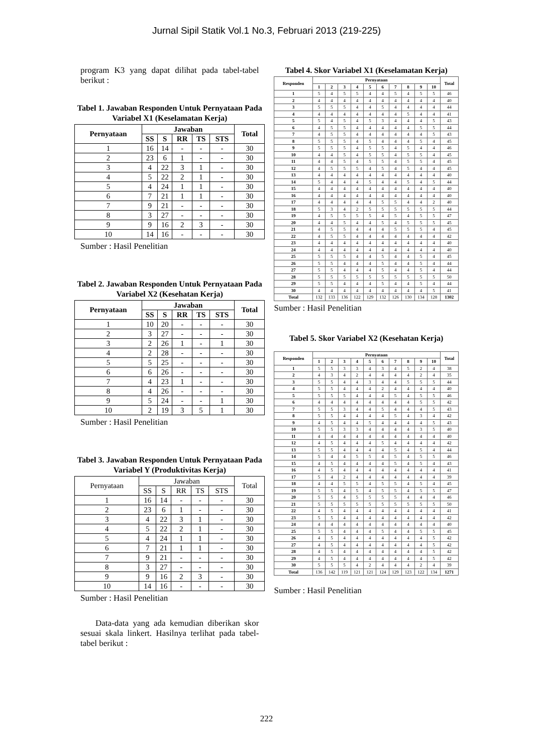Jurnal Sipil Statik Vol.1 No.3, Februari 2013 (219-225)
program K3 yang dapat dilihat pada tabel-tabel berikut :
Tabel 1. Jawaban Responden Untuk Pernyataan Pada Variabel X1 (Keselamatan Kerja)
| Pernyataan | Jawaban | | | | | Total |
| --- | --- | --- | --- | --- | --- | --- |
| | SS | S | RR | TS | STS | |
| 1 | 16 | 14 | - | - | - | 30 |
| 2 | 23 | 6 | 1 | - | - | 30 |
| 3 | 4 | 22 | 3 | 1 | - | 30 |
| 4 | 5 | 22 | 2 | 1 | - | 30 |
| 5 | 4 | 24 | 1 | 1 | - | 30 |
| 6 | 7 | 21 | 1 | 1 | - | 30 |
| 7 | 9 | 21 | - | - | - | 30 |
| 8 | 3 | 27 | - | - | - | 30 |
| 9 | 9 | 16 | 2 | 3 | - | 30 |
| 10 | 14 | 16 | - | - | - | 30 |
Sumber : Hasil Penelitian
Tabel 2. Jawaban Responden Untuk Pernyataan Pada Variabel X2 (Kesehatan Kerja)
| Pernyataan | Jawaban | | | | | Total |
| --- | --- | --- | --- | --- | --- | --- |
| | SS | S | RR | TS | STS | |
| 1 | 10 | 20 | - | - | - | 30 |
| 2 | 3 | 27 | - | - | - | 30 |
| 3 | 2 | 26 | 1 | - | 1 | 30 |
| 4 | 2 | 28 | - | - | - | 30 |
| 5 | 5 | 25 | - | - | - | 30 |
| 6 | 6 | 26 | - | - | - | 30 |
| 7 | 4 | 23 | 1 | - | - | 30 |
| 8 | 4 | 26 | - | - | - | 30 |
| 9 | 5 | 24 | - | - | 1 | 30 |
| 10 | 2 | 19 | 3 | 5 | 1 | 30 |
Sumber : Hasil Penelitian
Tabel 3. Jawaban Responden Untuk Pernyataan Pada Variabel Y (Produktivitas Kerja)
| Pernyataan | Jawaban | | | | | Total |
| | SS | S | RR | TS | STS | |
| 1 | 16 | 14 | - | - | - | 30 |
| 2 | 23 | 6 | 1 | - | - | 30 |
| 3 | 4 | 22 | 3 | 1 | - | 30 |
| 4 | 5 | 22 | 2 | 1 | - | 30 |
| 5 | 4 | 24 | 1 | 1 | - | 30 |
| 6 | 7 | 21 | 1 | 1 | - | 30 |
| 7 | 9 | 21 | - | - | - | 30 |
| 8 | 3 | 27 | - | - | - | 30 |
| 9 | 9 | 16 | 2 | 3 | - | 30 |
| 10 | 14 | 16 | - | - | - | 30 |
Sumber : Hasil Penelitian
Data-data yang ada kemudian diberikan skor sesuai skala linkert. Hasilnya terlihat pada tabel-tabel berikut :
Tabel 4. Skor Variabel X1 (Keselamatan Kerja)
| Responden | Pernyataan | | | | | | | | | | Total |
| --- | --- | --- | --- | --- | --- | --- | --- | --- | --- | --- | --- |
| | 1 | 2 | 3 | 4 | 5 | 6 | 7 | 8 | 9 | 10 | |
| 1 | 5 | 4 | 5 | 5 | 4 | 4 | 5 | 4 | 5 | 5 | 46 |
| 2 | 4 | 4 | 4 | 4 | 4 | 4 | 4 | 4 | 4 | 4 | 40 |
| 3 | 5 | 5 | 5 | 4 | 4 | 5 | 4 | 4 | 4 | 4 | 44 |
| 4 | 4 | 4 | 4 | 4 | 4 | 4 | 4 | 5 | 4 | 4 | 41 |
| 5 | 5 | 4 | 5 | 4 | 5 | 3 | 4 | 4 | 4 | 5 | 43 |
| 6 | 4 | 5 | 5 | 4 | 4 | 4 | 4 | 4 | 5 | 5 | 44 |
| 7 | 4 | 5 | 5 | 4 | 4 | 4 | 4 | 4 | 4 | 5 | 43 |
| 8 | 5 | 5 | 5 | 4 | 5 | 4 | 4 | 4 | 5 | 4 | 45 |
| 9 | 5 | 5 | 5 | 4 | 5 | 5 | 4 | 5 | 4 | 4 | 46 |
| 10 | 4 | 4 | 5 | 4 | 5 | 5 | 4 | 5 | 5 | 4 | 45 |
| 11 | 4 | 4 | 5 | 4 | 5 | 5 | 4 | 5 | 5 | 4 | 45 |
| 12 | 4 | 5 | 5 | 5 | 4 | 5 | 4 | 5 | 4 | 4 | 45 |
| 13 | 4 | 4 | 4 | 4 | 4 | 4 | 4 | 4 | 4 | 4 | 40 |
| 14 | 5 | 4 | 4 | 4 | 5 | 4 | 4 | 5 | 4 | 5 | 44 |
| 15 | 4 | 4 | 4 | 4 | 4 | 4 | 4 | 4 | 4 | 4 | 40 |
| 16 | 4 | 4 | 4 | 4 | 4 | 4 | 4 | 4 | 4 | 4 | 40 |
| 17 | 4 | 4 | 4 | 4 | 4 | 5 | 5 | 4 | 4 | 2 | 40 |
| 18 | 5 | 3 | 4 | 2 | 5 | 5 | 5 | 5 | 5 | 5 | 44 |
| 19 | 4 | 5 | 5 | 5 | 5 | 4 | 5 | 4 | 5 | 5 | 47 |
| 20 | 4 | 4 | 5 | 4 | 4 | 5 | 4 | 5 | 5 | 5 | 45 |
| 21 | 4 | 5 | 5 | 4 | 4 | 4 | 5 | 5 | 5 | 4 | 45 |
| 22 | 4 | 5 | 5 | 4 | 4 | 4 | 4 | 4 | 4 | 4 | 42 |
| 23 | 4 | 4 | 4 | 4 | 4 | 4 | 4 | 4 | 4 | 4 | 40 |
| 24 | 4 | 4 | 4 | 4 | 4 | 4 | 4 | 4 | 4 | 4 | 40 |
| 25 | 5 | 5 | 5 | 4 | 4 | 5 | 4 | 4 | 5 | 4 | 45 |
| 26 | 5 | 5 | 4 | 4 | 4 | 5 | 4 | 4 | 5 | 4 | 44 |
| 27 | 5 | 5 | 4 | 4 | 4 | 5 | 4 | 4 | 5 | 4 | 44 |
| 28 | 5 | 5 | 5 | 5 | 5 | 5 | 5 | 5 | 5 | 5 | 50 |
| 29 | 5 | 5 | 4 | 4 | 4 | 5 | 4 | 4 | 5 | 4 | 44 |
| 30 | 4 | 4 | 4 | 4 | 4 | 4 | 4 | 4 | 4 | 5 | 41 |
| Total | 132 | 133 | 136 | 122 | 129 | 132 | 126 | 130 | 134 | 128 | 1302 |
Sumber : Hasil Penelitian
Tabel 5. Skor Variabel X2 (Kesehatan Kerja)
| Responden | Pernyataan | | | | | | | | | | Total |
| --- | --- | --- | --- | --- | --- | --- | --- | --- | --- | --- | --- |
| | 1 | 2 | 3 | 4 | 5 | 6 | 7 | 8 | 9 | 10 | |
| 1 | 5 | 5 | 3 | 3 | 4 | 3 | 4 | 5 | 2 | 4 | 38 |
| 2 | 4 | 3 | 4 | 2 | 4 | 4 | 4 | 4 | 2 | 4 | 35 |
| 3 | 5 | 5 | 4 | 4 | 3 | 4 | 4 | 5 | 5 | 5 | 44 |
| 4 | 5 | 5 | 4 | 4 | 4 | 2 | 4 | 4 | 4 | 4 | 40 |
| 5 | 5 | 5 | 5 | 4 | 4 | 4 | 5 | 4 | 5 | 5 | 46 |
| 6 | 4 | 4 | 4 | 4 | 4 | 4 | 4 | 4 | 5 | 5 | 42 |
| 7 | 5 | 5 | 3 | 4 | 4 | 5 | 4 | 4 | 4 | 5 | 43 |
| 8 | 5 | 5 | 4 | 4 | 4 | 4 | 5 | 4 | 3 | 4 | 42 |
| 9 | 4 | 5 | 4 | 4 | 5 | 4 | 4 | 4 | 4 | 5 | 43 |
| 10 | 5 | 5 | 3 | 3 | 4 | 4 | 4 | 4 | 3 | 5 | 40 |
| 11 | 4 | 4 | 4 | 4 | 4 | 4 | 4 | 4 | 4 | 4 | 40 |
| 12 | 4 | 5 | 4 | 4 | 4 | 5 | 4 | 4 | 4 | 4 | 42 |
| 13 | 5 | 5 | 4 | 4 | 4 | 4 | 5 | 4 | 5 | 4 | 44 |
| 14 | 5 | 4 | 4 | 5 | 5 | 4 | 5 | 4 | 5 | 5 | 46 |
| 15 | 4 | 5 | 4 | 4 | 4 | 4 | 5 | 4 | 5 | 4 | 43 |
| 16 | 4 | 5 | 4 | 4 | 4 | 4 | 4 | 4 | 4 | 4 | 41 |
| 17 | 5 | 4 | 2 | 4 | 4 | 4 | 4 | 4 | 4 | 4 | 39 |
| 18 | 4 | 4 | 5 | 5 | 4 | 5 | 5 | 4 | 5 | 4 | 45 |
| 19 | 5 | 5 | 4 | 5 | 4 | 5 | 5 | 4 | 5 | 5 | 47 |
| 20 | 5 | 5 | 4 | 5 | 5 | 5 | 5 | 4 | 4 | 4 | 46 |
| 21 | 5 | 5 | 5 | 5 | 5 | 5 | 5 | 5 | 5 | 5 | 50 |
| 22 | 4 | 5 | 4 | 4 | 4 | 4 | 4 | 4 | 4 | 4 | 41 |
| 23 | 5 | 5 | 4 | 4 | 4 | 4 | 4 | 4 | 4 | 4 | 42 |
| 24 | 4 | 4 | 4 | 4 | 4 | 4 | 4 | 4 | 4 | 4 | 40 |
| 25 | 5 | 5 | 4 | 4 | 4 | 5 | 4 | 4 | 5 | 5 | 45 |
| 26 | 4 | 5 | 4 | 4 | 4 | 4 | 4 | 4 | 4 | 5 | 42 |
| 27 | 4 | 5 | 4 | 4 | 4 | 4 | 4 | 4 | 4 | 5 | 42 |
| 28 | 4 | 5 | 4 | 4 | 4 | 4 | 4 | 4 | 4 | 5 | 42 |
| 29 | 4 | 5 | 4 | 4 | 4 | 4 | 4 | 4 | 4 | 5 | 42 |
| 30 | 5 | 5 | 5 | 4 | 2 | 4 | 4 | 4 | 2 | 4 | 39 |
| Total | 136 | 142 | 119 | 121 | 121 | 124 | 129 | 123 | 122 | 134 | 1271 |
Sumber : Hasil Penelitian
222